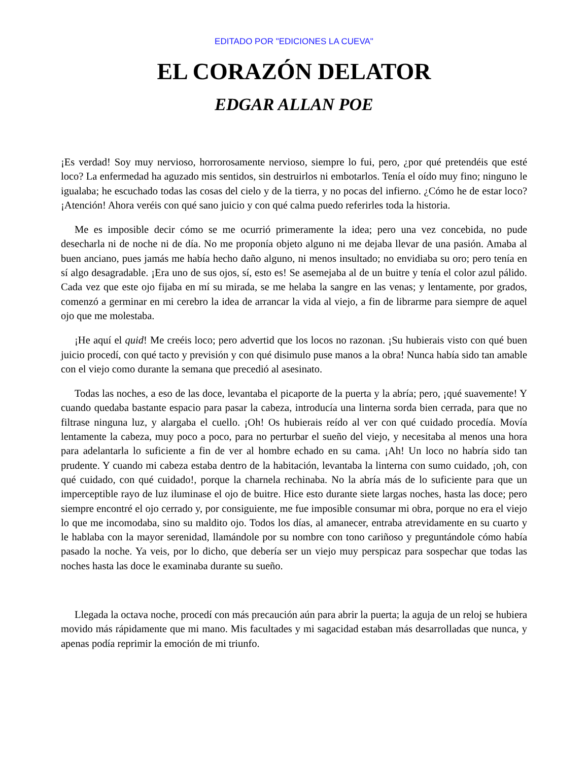EDITADO POR "EDICIONES LA CUEVA"
EL CORAZÓN DELATOR
EDGAR ALLAN POE
¡Es verdad! Soy muy nervioso, horrorosamente nervioso, siempre lo fui, pero, ¿por qué pretendéis que esté loco? La enfermedad ha aguzado mis sentidos, sin destruirlos ni embotarlos. Tenía el oído muy fino; ninguno le igualaba; he escuchado todas las cosas del cielo y de la tierra, y no pocas del infierno. ¿Cómo he de estar loco? ¡Atención! Ahora veréis con qué sano juicio y con qué calma puedo referirles toda la historia.
Me es imposible decir cómo se me ocurrió primeramente la idea; pero una vez concebida, no pude desecharla ni de noche ni de día. No me proponía objeto alguno ni me dejaba llevar de una pasión. Amaba al buen anciano, pues jamás me había hecho daño alguno, ni menos insultado; no envidiaba su oro; pero tenía en sí algo desagradable. ¡Era uno de sus ojos, sí, esto es! Se asemejaba al de un buitre y tenía el color azul pálido. Cada vez que este ojo fijaba en mí su mirada, se me helaba la sangre en las venas; y lentamente, por grados, comenzó a germinar en mi cerebro la idea de arrancar la vida al viejo, a fin de librarme para siempre de aquel ojo que me molestaba.
¡He aquí el quid! Me creéis loco; pero advertid que los locos no razonan. ¡Su hubierais visto con qué buen juicio procedí, con qué tacto y previsión y con qué disimulo puse manos a la obra! Nunca había sido tan amable con el viejo como durante la semana que precedió al asesinato.
Todas las noches, a eso de las doce, levantaba el picaporte de la puerta y la abría; pero, ¡qué suavemente! Y cuando quedaba bastante espacio para pasar la cabeza, introducía una linterna sorda bien cerrada, para que no filtrase ninguna luz, y alargaba el cuello. ¡Oh! Os hubierais reído al ver con qué cuidado procedía. Movía lentamente la cabeza, muy poco a poco, para no perturbar el sueño del viejo, y necesitaba al menos una hora para adelantarla lo suficiente a fin de ver al hombre echado en su cama. ¡Ah! Un loco no habría sido tan prudente. Y cuando mi cabeza estaba dentro de la habitación, levantaba la linterna con sumo cuidado, ¡oh, con qué cuidado, con qué cuidado!, porque la charnela rechinaba. No la abría más de lo suficiente para que un imperceptible rayo de luz iluminase el ojo de buitre. Hice esto durante siete largas noches, hasta las doce; pero siempre encontré el ojo cerrado y, por consiguiente, me fue imposible consumar mi obra, porque no era el viejo lo que me incomodaba, sino su maldito ojo. Todos los días, al amanecer, entraba atrevidamente en su cuarto y le hablaba con la mayor serenidad, llamándole por su nombre con tono cariñoso y preguntándole cómo había pasado la noche. Ya veis, por lo dicho, que debería ser un viejo muy perspicaz para sospechar que todas las noches hasta las doce le examinaba durante su sueño.
Llegada la octava noche, procedí con más precaución aún para abrir la puerta; la aguja de un reloj se hubiera movido más rápidamente que mi mano. Mis facultades y mi sagacidad estaban más desarrolladas que nunca, y apenas podía reprimir la emoción de mi triunfo.